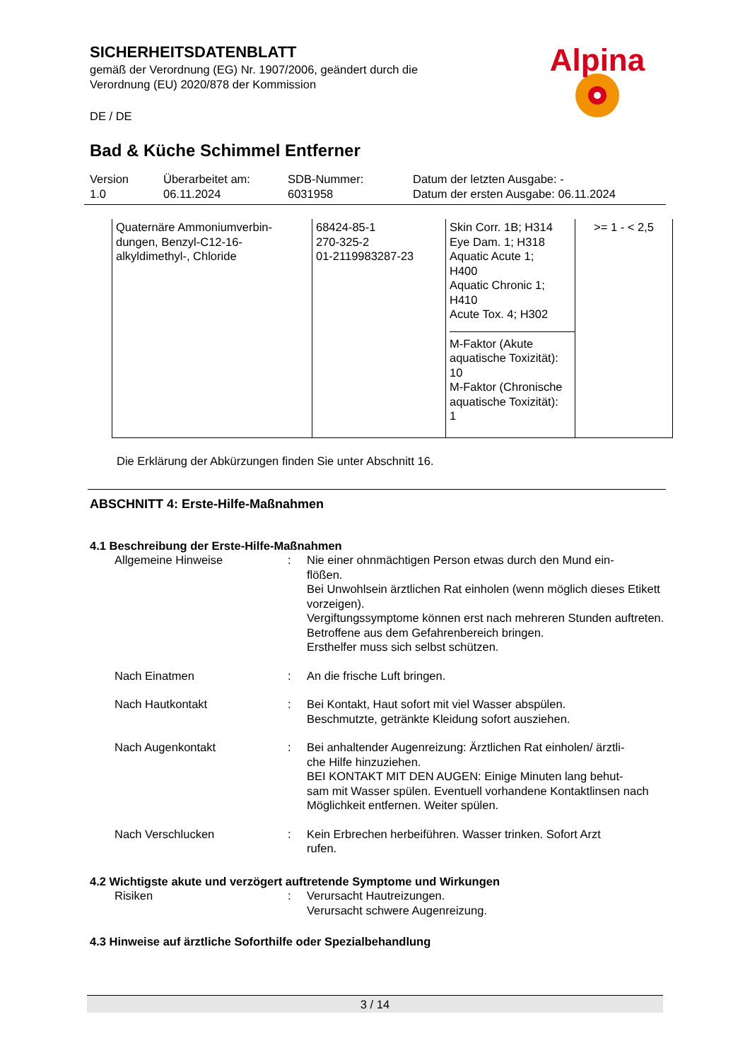SICHERHEITSDATENBLATT
gemäß der Verordnung (EG) Nr. 1907/2006, geändert durch die
Verordnung (EU) 2020/878 der Kommission
DE / DE
Alpina
Bad & Küche Schimmel Entferner
Version
1.0
Überarbeitet am:
06.11.2024
SDB-Nummer:
6031958
Datum der letzten Ausgabe: -
Datum der ersten Ausgabe: 06.11.2024
| Quaternäre Ammoniumverbin- dungen, Benzyl-C12-16- alkyldimethyl-, Chloride | 68424-85-1 270-325-2 01-2119983287-23 | Skin Corr. 1B; H314 Eye Dam. 1; H318 Aquatic Acute 1; H400 Aquatic Chronic 1; H410 Acute Tox. 4; H302 M-Faktor (Akute aquatische Toxizität): 10 M-Faktor (Chronische aquatische Toxizität): 1 | >= 1 - < 2,5 |
Die Erklärung der Abkürzungen finden Sie unter Abschnitt 16.
ABSCHNITT 4: Erste-Hilfe-Maßnahmen
4.1 Beschreibung der Erste-Hilfe-Maßnahmen
| Allgemeine Hinweise | : | Nie einer ohnmächtigen Person etwas durch den Mund ein- flößen. Bei Unwohlsein ärztlichen Rat einholen (wenn möglich dieses Etikett vorzeigen). Vergiftungssymptome können erst nach mehreren Stunden auftreten. Betroffene aus dem Gefahrenbereich bringen. Ersthelfer muss sich selbst schützen. |
| Nach Einatmen | : | An die frische Luft bringen. |
| Nach Hautkontakt | : | Bei Kontakt, Haut sofort mit viel Wasser abspülen. Beschmutzte, getränkte Kleidung sofort ausziehen. |
| Nach Augenkontakt | : | Bei anhaltender Augenreizung: Ärztlichen Rat einholen/ ärztli- che Hilfe hinzuziehen. BEI KONTAKT MIT DEN AUGEN: Einige Minuten lang behut- sam mit Wasser spülen. Eventuell vorhandene Kontaktlinsen nach Möglichkeit entfernen. Weiter spülen. |
| Nach Verschlucken | : | Kein Erbrechen herbeiführen. Wasser trinken. Sofort Arzt rufen. |
4.2 Wichtigste akute und verzögert auftretende Symptome und Wirkungen
| Risiken | : | Verursacht Hautreizungen. Verursacht schwere Augenreizung. |
4.3 Hinweise auf ärztliche Soforthilfe oder Spezialbehandlung
3 / 14